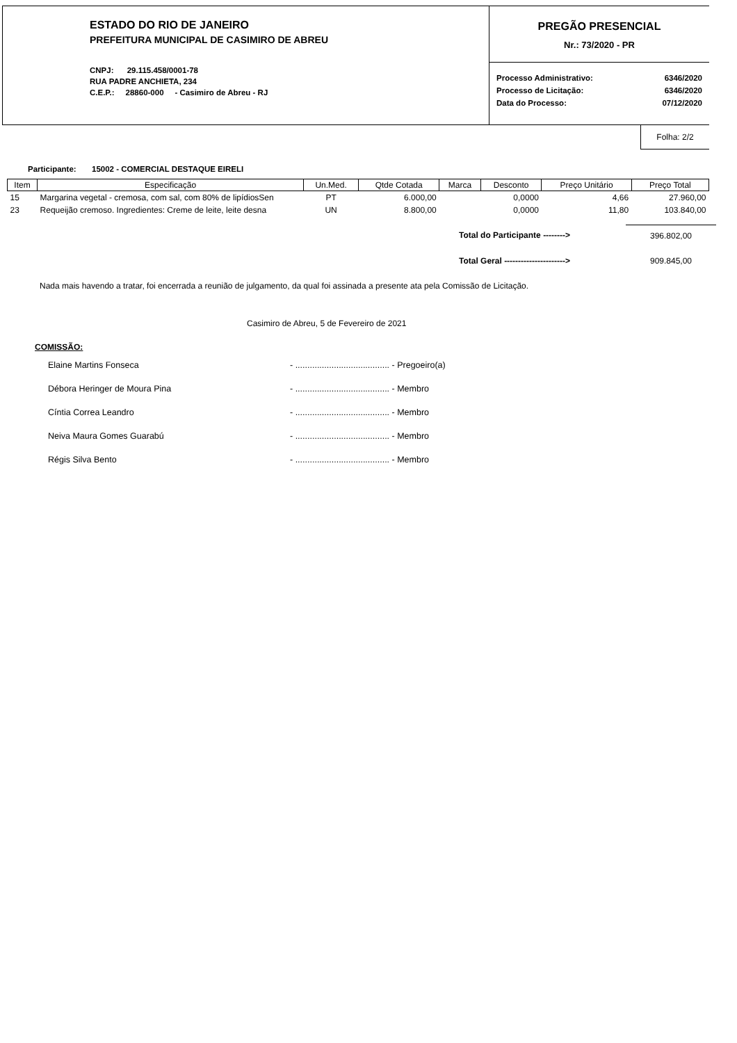ESTADO DO RIO DE JANEIRO
PREFEITURA MUNICIPAL DE CASIMIRO DE ABREU
CNPJ: 29.115.458/0001-78
RUA PADRE ANCHIETA, 234
C.E.P.: 28860-000 - Casimiro de Abreu - RJ
PREGÃO PRESENCIAL
Nr.: 73/2020 - PR
Processo Administrativo: 6346/2020
Processo de Licitação: 6346/2020
Data do Processo: 07/12/2020
Folha: 2/2
Participante: 15002 - COMERCIAL DESTAQUE EIRELI
| Item | Especificação | Un.Med. | Qtde Cotada | Marca | Desconto | Preço Unitário | Preço Total |
| --- | --- | --- | --- | --- | --- | --- | --- |
| 15 | Margarina vegetal - cremosa, com sal, com 80% de lipídiosSen | PT | 6.000,00 | | 0,0000 | 4,66 | 27.960,00 |
| 23 | Requeijão cremoso. Ingredientes: Creme de leite, leite desna | UN | 8.800,00 | | 0,0000 | 11,80 | 103.840,00 |
Total do Participante --------> 396.802,00
Total Geral ----------------------> 909.845,00
Nada mais havendo a tratar, foi encerrada a reunião de julgamento, da qual foi assinada a presente ata pela Comissão de Licitação.
Casimiro de Abreu, 5 de Fevereiro de 2021
COMISSÃO:
| Elaine Martins Fonseca | - ....................................... - Pregoeiro(a) |
| Débora Heringer de Moura Pina | - ....................................... - Membro |
| Cíntia Correa Leandro | - ....................................... - Membro |
| Neiva Maura Gomes Guarabú | - ....................................... - Membro |
| Régis Silva Bento | - ....................................... - Membro |